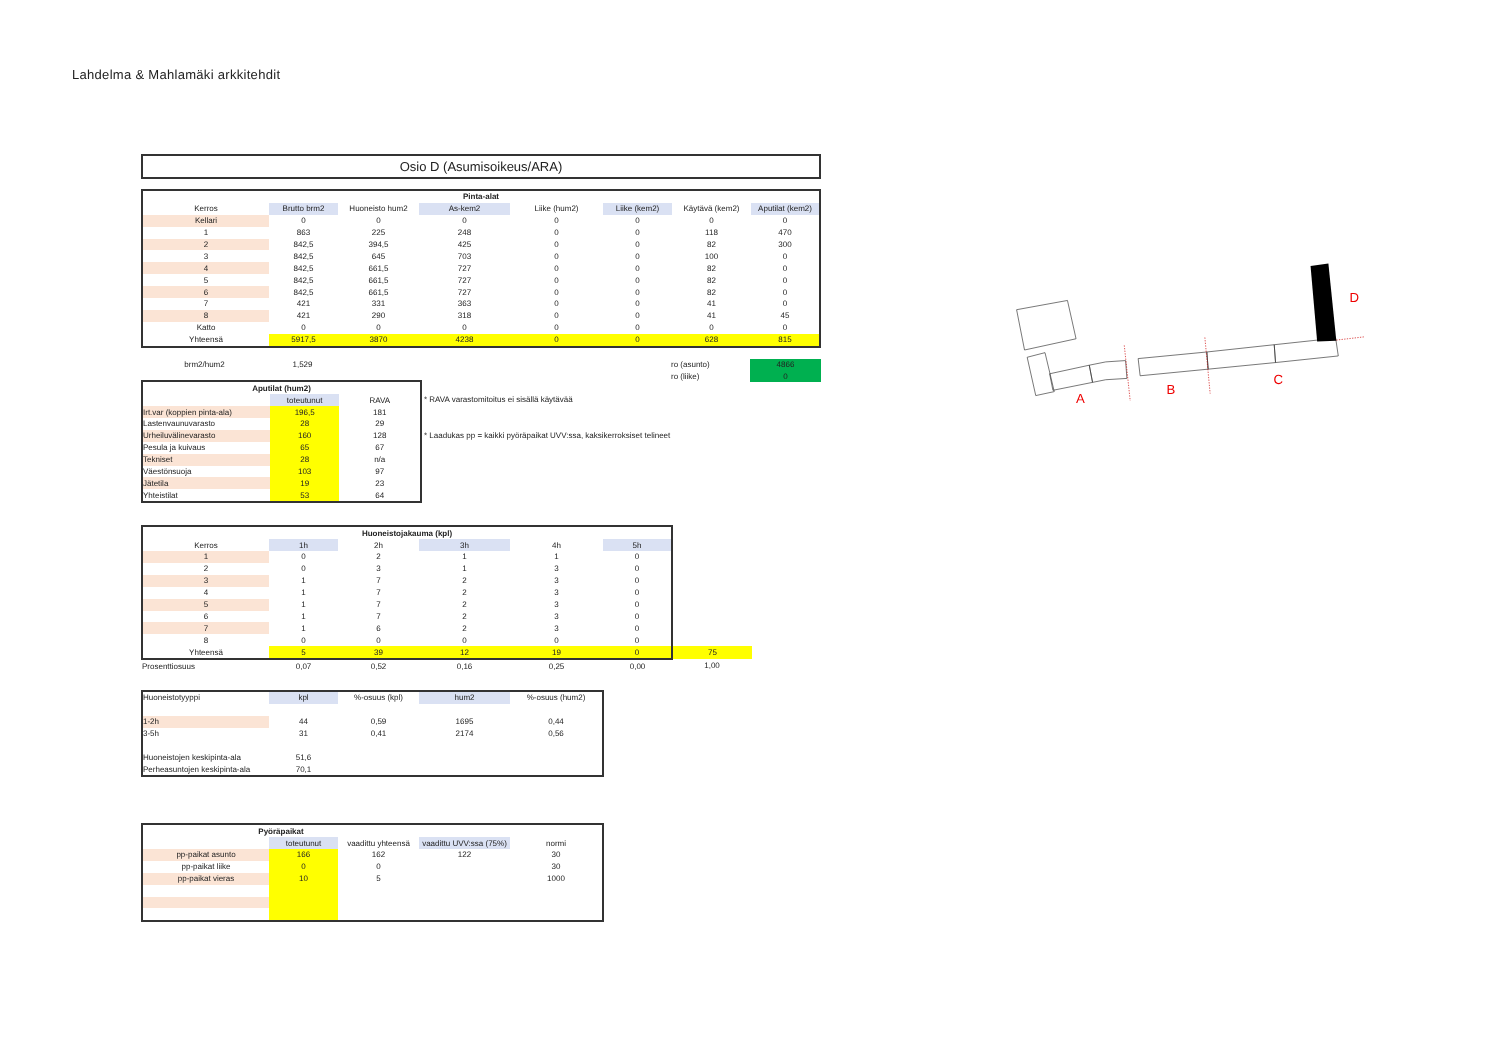Lahdelma & Mahlamäki arkkitehdit
Osio D (Asumisoikeus/ARA)
| Pinta-alat | | | | | | | |
| Kerros | Brutto brm2 | Huoneisto hum2 | As-kem2 | Liike (hum2) | Liike (kem2) | Käytävä (kem2) | Aputilat (kem2) |
| Kellari | 0 | 0 | 0 | 0 | 0 | 0 | 0 |
| 1 | 863 | 225 | 248 | 0 | 0 | 118 | 470 |
| 2 | 842,5 | 394,5 | 425 | 0 | 0 | 82 | 300 |
| 3 | 842,5 | 645 | 703 | 0 | 0 | 100 | 0 |
| 4 | 842,5 | 661,5 | 727 | 0 | 0 | 82 | 0 |
| 5 | 842,5 | 661,5 | 727 | 0 | 0 | 82 | 0 |
| 6 | 842,5 | 661,5 | 727 | 0 | 0 | 82 | 0 |
| 7 | 421 | 331 | 363 | 0 | 0 | 41 | 0 |
| 8 | 421 | 290 | 318 | 0 | 0 | 41 | 45 |
| Katto | 0 | 0 | 0 | 0 | 0 | 0 | 0 |
| Yhteensä | 5917,5 | 3870 | 4238 | 0 | 0 | 628 | 815 |
| brm2/hum2 | 1,529 | | | | | ro (asunto) | 4866 |
| | | | | | | ro (liike) | 0 |
| Aputilat (hum2) | | |
| | toteutunut | RAVA |
| Irt.var (koppien pinta-ala) | 196,5 | 181 |
| Lastenvaunuvarasto | 28 | 29 |
| Urheiluvälinevarasto | 160 | 128 |
| Pesula ja kuivaus | 65 | 67 |
| Tekniset | 28 | n/a |
| Väestönsuoja | 103 | 97 |
| Jätetila | 19 | 23 |
| Yhteistilat | 53 | 64 |
* RAVA varastomitoitus ei sisällä käytävää
* Laadukas pp = kaikki pyöräpaikat UVV:ssa, kaksikerroksiset telineet
| Huoneistojakauma (kpl) | | | | | | |
| Kerros | 1h | 2h | 3h | 4h | 5h | |
| 1 | 0 | 2 | 1 | 1 | 0 | |
| 2 | 0 | 3 | 1 | 3 | 0 | |
| 3 | 1 | 7 | 2 | 3 | 0 | |
| 4 | 1 | 7 | 2 | 3 | 0 | |
| 5 | 1 | 7 | 2 | 3 | 0 | |
| 6 | 1 | 7 | 2 | 3 | 0 | |
| 7 | 1 | 6 | 2 | 3 | 0 | |
| 8 | 0 | 0 | 0 | 0 | 0 | |
| Yhteensä | 5 | 39 | 12 | 19 | 0 | 75 |
| Prosenttiosuus | 0,07 | 0,52 | 0,16 | 0,25 | 0,00 | 1,00 |
| Huoneistotyyppi | kpl | %-osuus (kpl) | hum2 | %-osuus (hum2) |
| 1-2h | 44 | 0,59 | 1695 | 0,44 |
| 3-5h | 31 | 0,41 | 2174 | 0,56 |
| Huoneistojen keskipinta-ala | 51,6 | | | |
| Perheasuntojen keskipinta-ala | 70,1 | | | |
| Pyöräpaikat | | | | |
| | toteutunut | vaadittu yhteensä | vaadittu UVV:ssa (75%) | normi |
| pp-paikat asunto | 166 | 162 | 122 | 30 |
| pp-paikat liike | 0 | 0 | | 30 |
| pp-paikat vieras | 10 | 5 | | 1000 |
A
B
C
D